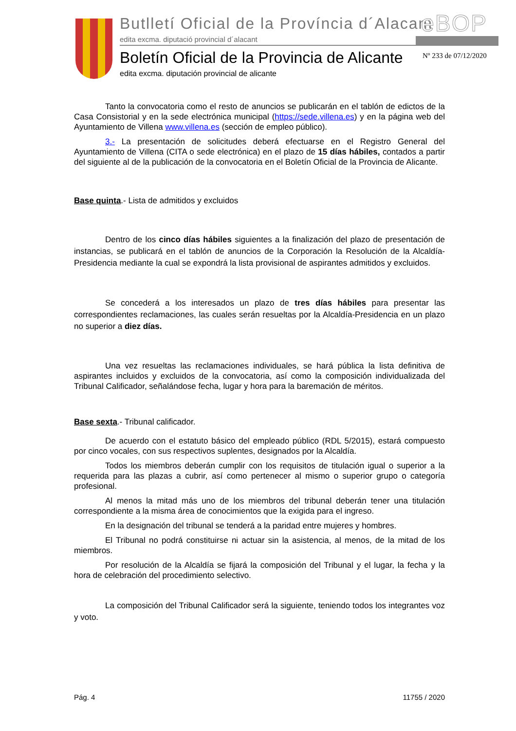Butlletí Oficial de la Província d´Alacant
edita excma. diputació provincial d´alacant
eBOP
Boletín Oficial de la Provincia de Alicante
edita excma. diputación provincial de alicante
Nº 233 de 07/12/2020
Tanto la convocatoria como el resto de anuncios se publicarán en el tablón de edictos de la Casa Consistorial y en la sede electrónica municipal (https://sede.villena.es) y en la página web del Ayuntamiento de Villena www.villena.es (sección de empleo público).
3.- La presentación de solicitudes deberá efectuarse en el Registro General del Ayuntamiento de Villena (CITA o sede electrónica) en el plazo de 15 días hábiles, contados a partir del siguiente al de la publicación de la convocatoria en el Boletín Oficial de la Provincia de Alicante.
Base quinta.- Lista de admitidos y excluidos
Dentro de los cinco días hábiles siguientes a la finalización del plazo de presentación de instancias, se publicará en el tablón de anuncios de la Corporación la Resolución de la Alcaldía-Presidencia mediante la cual se expondrá la lista provisional de aspirantes admitidos y excluidos.
Se concederá a los interesados un plazo de tres días hábiles para presentar las correspondientes reclamaciones, las cuales serán resueltas por la Alcaldía-Presidencia en un plazo no superior a diez días.
Una vez resueltas las reclamaciones individuales, se hará pública la lista definitiva de aspirantes incluidos y excluidos de la convocatoria, así como la composición individualizada del Tribunal Calificador, señalándose fecha, lugar y hora para la baremación de méritos.
Base sexta.- Tribunal calificador.
De acuerdo con el estatuto básico del empleado público (RDL 5/2015), estará compuesto por cinco vocales, con sus respectivos suplentes, designados por la Alcaldía.
Todos los miembros deberán cumplir con los requisitos de titulación igual o superior a la requerida para las plazas a cubrir, así como pertenecer al mismo o superior grupo o categoría profesional.
Al menos la mitad más uno de los miembros del tribunal deberán tener una titulación correspondiente a la misma área de conocimientos que la exigida para el ingreso.
En la designación del tribunal se tenderá a la paridad entre mujeres y hombres.
El Tribunal no podrá constituirse ni actuar sin la asistencia, al menos, de la mitad de los miembros.
Por resolución de la Alcaldía se fijará la composición del Tribunal y el lugar, la fecha y la hora de celebración del procedimiento selectivo.
La composición del Tribunal Calificador será la siguiente, teniendo todos los integrantes voz y voto.
Pág. 4 11755 / 2020